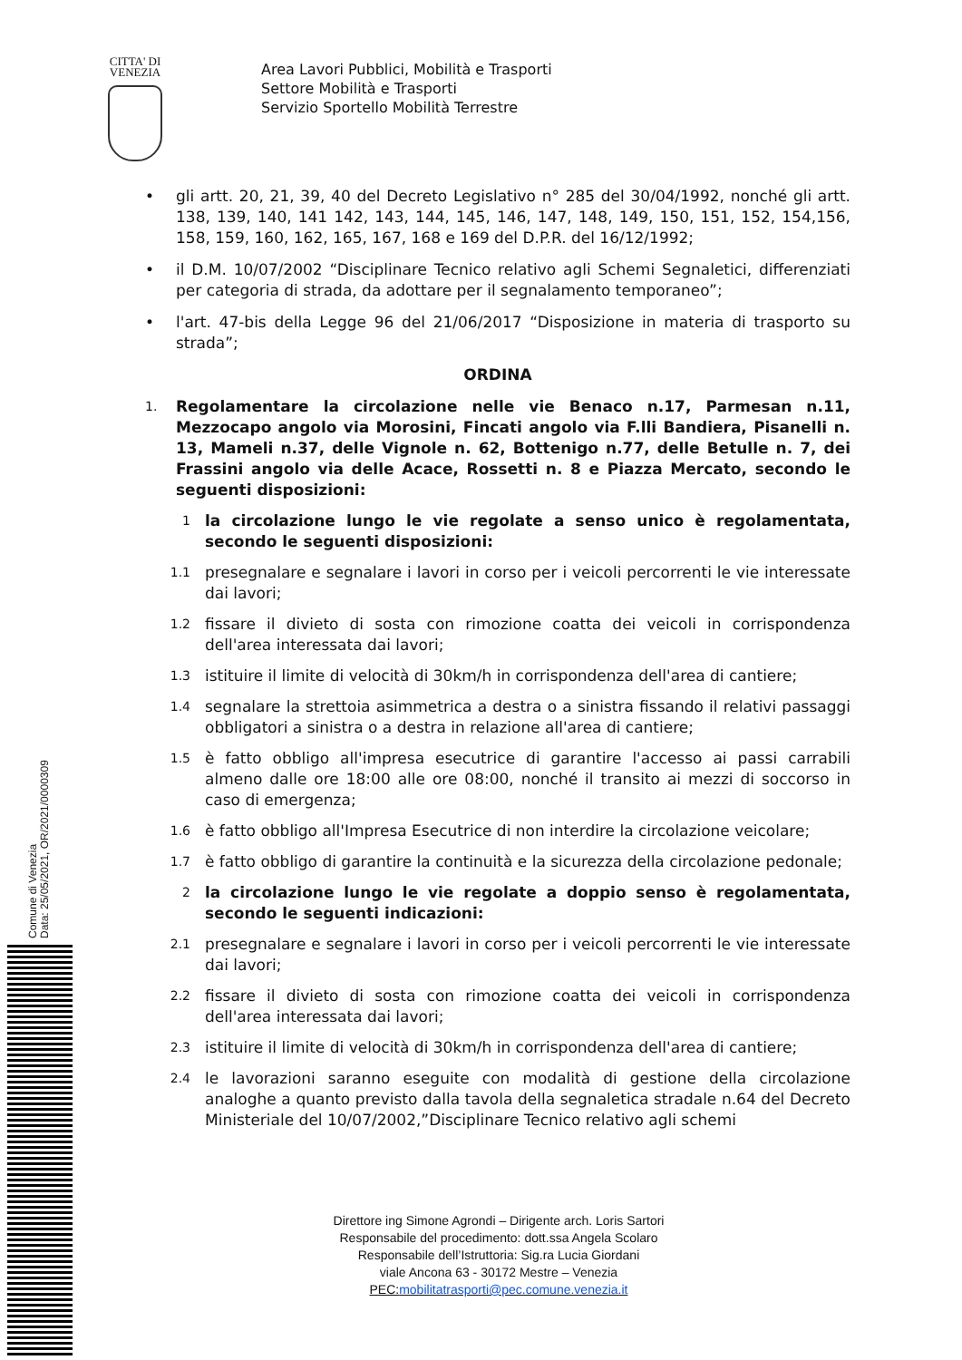CITTA' DI
VENEZIA
Area Lavori Pubblici, Mobilità e Trasporti
Settore Mobilità e Trasporti
Servizio Sportello Mobilità Terrestre
• gli artt. 20, 21, 39, 40 del Decreto Legislativo n° 285 del 30/04/1992, nonché gli artt. 138, 139, 140, 141 142, 143, 144, 145, 146, 147, 148, 149, 150, 151, 152, 154,156, 158, 159, 160, 162, 165, 167, 168 e 169 del D.P.R. del 16/12/1992;
• il D.M. 10/07/2002 “Disciplinare Tecnico relativo agli Schemi Segnaletici, differenziati per categoria di strada, da adottare per il segnalamento temporaneo”;
• l'art. 47-bis della Legge 96 del 21/06/2017 “Disposizione in materia di trasporto su strada”;
ORDINA
1.
Regolamentare la circolazione nelle vie Benaco n.17, Parmesan n.11, Mezzocapo angolo via Morosini, Fincati angolo via F.lli Bandiera, Pisanelli n. 13, Mameli n.37, delle Vignole n. 62, Bottenigo n.77, delle Betulle n. 7, dei Frassini angolo via delle Acace, Rossetti n. 8 e Piazza Mercato, secondo le seguenti disposizioni:
1
la circolazione lungo le vie regolate a senso unico è regolamentata, secondo le seguenti disposizioni:
1.1
presegnalare e segnalare i lavori in corso per i veicoli percorrenti le vie interessate dai lavori;
1.2
fissare il divieto di sosta con rimozione coatta dei veicoli in corrispondenza dell'area interessata dai lavori;
1.3
istituire il limite di velocità di 30km/h in corrispondenza dell'area di cantiere;
1.4
segnalare la strettoia asimmetrica a destra o a sinistra fissando il relativi passaggi obbligatori a sinistra o a destra in relazione all'area di cantiere;
1.5
è fatto obbligo all'impresa esecutrice di garantire l'accesso ai passi carrabili almeno dalle ore 18:00 alle ore 08:00, nonché il transito ai mezzi di soccorso in caso di emergenza;
1.6
è fatto obbligo all'Impresa Esecutrice di non interdire la circolazione veicolare;
1.7
è fatto obbligo di garantire la continuità e la sicurezza della circolazione pedonale;
2
la circolazione lungo le vie regolate a doppio senso è regolamentata, secondo le seguenti indicazioni:
2.1
presegnalare e segnalare i lavori in corso per i veicoli percorrenti le vie interessate dai lavori;
2.2
fissare il divieto di sosta con rimozione coatta dei veicoli in corrispondenza dell'area interessata dai lavori;
2.3
istituire il limite di velocità di 30km/h in corrispondenza dell'area di cantiere;
2.4
le lavorazioni saranno eseguite con modalità di gestione della circolazione analoghe a quanto previsto dalla tavola della segnaletica stradale n.64 del Decreto Ministeriale del 10/07/2002,”Disciplinare Tecnico relativo agli schemi
Direttore ing Simone Agrondi – Dirigente arch. Loris Sartori
Responsabile del procedimento: dott.ssa Angela Scolaro
Responsabile dell’Istruttoria: Sig.ra Lucia Giordani
viale Ancona 63 - 30172 Mestre – Venezia
PEC:mobilitatrasporti@pec.comune.venezia.it
Comune di Venezia
Data: 25/05/2021, OR/2021/0000309